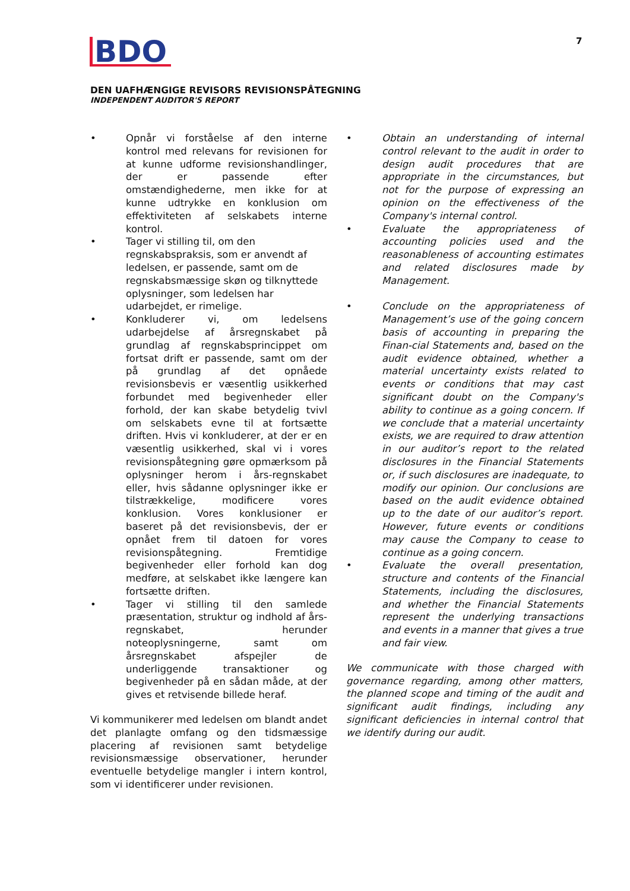BDO
7
DEN UAFHÆNGIGE REVISORS REVISIONSPÅTEGNING
INDEPENDENT AUDITOR'S REPORT
• Opnår vi forståelse af den interne kontrol med relevans for revisionen for at kunne udforme revisionshandlinger, der er passende efter omstændighederne, men ikke for at kunne udtrykke en konklusion om effektiviteten af selskabets interne kontrol.
• Tager vi stilling til, om den regnskabspraksis, som er anvendt af ledelsen, er passende, samt om de regnskabsmæssige skøn og tilknyttede oplysninger, som ledelsen har udarbejdet, er rimelige.
• Konkluderer vi, om ledelsens udarbejdelse af årsregnskabet på grundlag af regnskabsprincippet om fortsat drift er passende, samt om der på grundlag af det opnåede revisionsbevis er væsentlig usikkerhed forbundet med begivenheder eller forhold, der kan skabe betydelig tvivl om selskabets evne til at fortsætte driften. Hvis vi konkluderer, at der er en væsentlig usikkerhed, skal vi i vores revisionspåtegning gøre opmærksom på oplysninger herom i års-regnskabet eller, hvis sådanne oplysninger ikke er tilstrækkelige, modificere vores konklusion. Vores konklusioner er baseret på det revisionsbevis, der er opnået frem til datoen for vores revisionspåtegning. Fremtidige begivenheder eller forhold kan dog medføre, at selskabet ikke længere kan fortsætte driften.
• Tager vi stilling til den samlede præsentation, struktur og indhold af års-regnskabet, herunder noteoplysningerne, samt om årsregnskabet afspejler de underliggende transaktioner og begivenheder på en sådan måde, at der gives et retvisende billede heraf.
Vi kommunikerer med ledelsen om blandt andet det planlagte omfang og den tidsmæssige placering af revisionen samt betydelige revisionsmæssige observationer, herunder eventuelle betydelige mangler i intern kontrol, som vi identificerer under revisionen.
• Obtain an understanding of internal control relevant to the audit in order to design audit procedures that are appropriate in the circumstances, but not for the purpose of expressing an opinion on the effectiveness of the Company's internal control.
• Evaluate the appropriateness of accounting policies used and the reasonableness of accounting estimates and related disclosures made by Management.
• Conclude on the appropriateness of Management’s use of the going concern basis of accounting in preparing the Finan-cial Statements and, based on the audit evidence obtained, whether a material uncertainty exists related to events or conditions that may cast significant doubt on the Company's ability to continue as a going concern. If we conclude that a material uncertainty exists, we are required to draw attention in our auditor’s report to the related disclosures in the Financial Statements or, if such disclosures are inadequate, to modify our opinion. Our conclusions are based on the audit evidence obtained up to the date of our auditor’s report. However, future events or conditions may cause the Company to cease to continue as a going concern.
• Evaluate the overall presentation, structure and contents of the Financial Statements, including the disclosures, and whether the Financial Statements represent the underlying transactions and events in a manner that gives a true and fair view.
We communicate with those charged with governance regarding, among other matters, the planned scope and timing of the audit and significant audit findings, including any significant deficiencies in internal control that we identify during our audit.